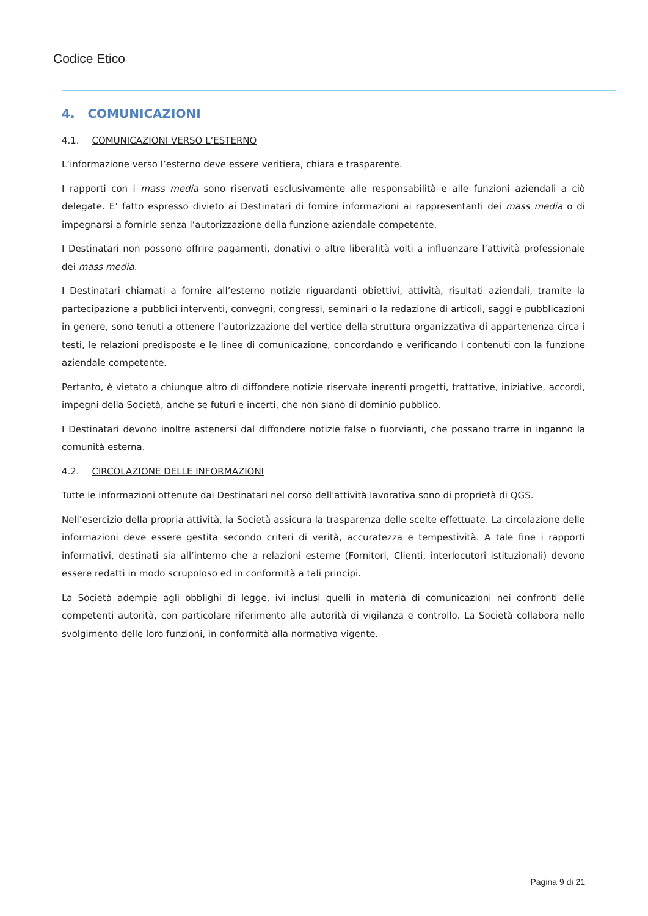Codice Etico
4. COMUNICAZIONI
4.1. COMUNICAZIONI VERSO L’ESTERNO
L’informazione verso l’esterno deve essere veritiera, chiara e trasparente.
I rapporti con i mass media sono riservati esclusivamente alle responsabilità e alle funzioni aziendali a ciò delegate. E’ fatto espresso divieto ai Destinatari di fornire informazioni ai rappresentanti dei mass media o di impegnarsi a fornirle senza l’autorizzazione della funzione aziendale competente.
I Destinatari non possono offrire pagamenti, donativi o altre liberalità volti a influenzare l’attività professionale dei mass media.
I Destinatari chiamati a fornire all’esterno notizie riguardanti obiettivi, attività, risultati aziendali, tramite la partecipazione a pubblici interventi, convegni, congressi, seminari o la redazione di articoli, saggi e pubblicazioni in genere, sono tenuti a ottenere l’autorizzazione del vertice della struttura organizzativa di appartenenza circa i testi, le relazioni predisposte e le linee di comunicazione, concordando e verificando i contenuti con la funzione aziendale competente.
Pertanto, è vietato a chiunque altro di diffondere notizie riservate inerenti progetti, trattative, iniziative, accordi, impegni della Società, anche se futuri e incerti, che non siano di dominio pubblico.
I Destinatari devono inoltre astenersi dal diffondere notizie false o fuorvianti, che possano trarre in inganno la comunità esterna.
4.2. CIRCOLAZIONE DELLE INFORMAZIONI
Tutte le informazioni ottenute dai Destinatari nel corso dell'attività lavorativa sono di proprietà di QGS.
Nell’esercizio della propria attività, la Società assicura la trasparenza delle scelte effettuate. La circolazione delle informazioni deve essere gestita secondo criteri di verità, accuratezza e tempestività. A tale fine i rapporti informativi, destinati sia all’interno che a relazioni esterne (Fornitori, Clienti, interlocutori istituzionali) devono essere redatti in modo scrupoloso ed in conformità a tali principi.
La Società adempie agli obblighi di legge, ivi inclusi quelli in materia di comunicazioni nei confronti delle competenti autorità, con particolare riferimento alle autorità di vigilanza e controllo. La Società collabora nello svolgimento delle loro funzioni, in conformità alla normativa vigente.
Pagina 9 di 21